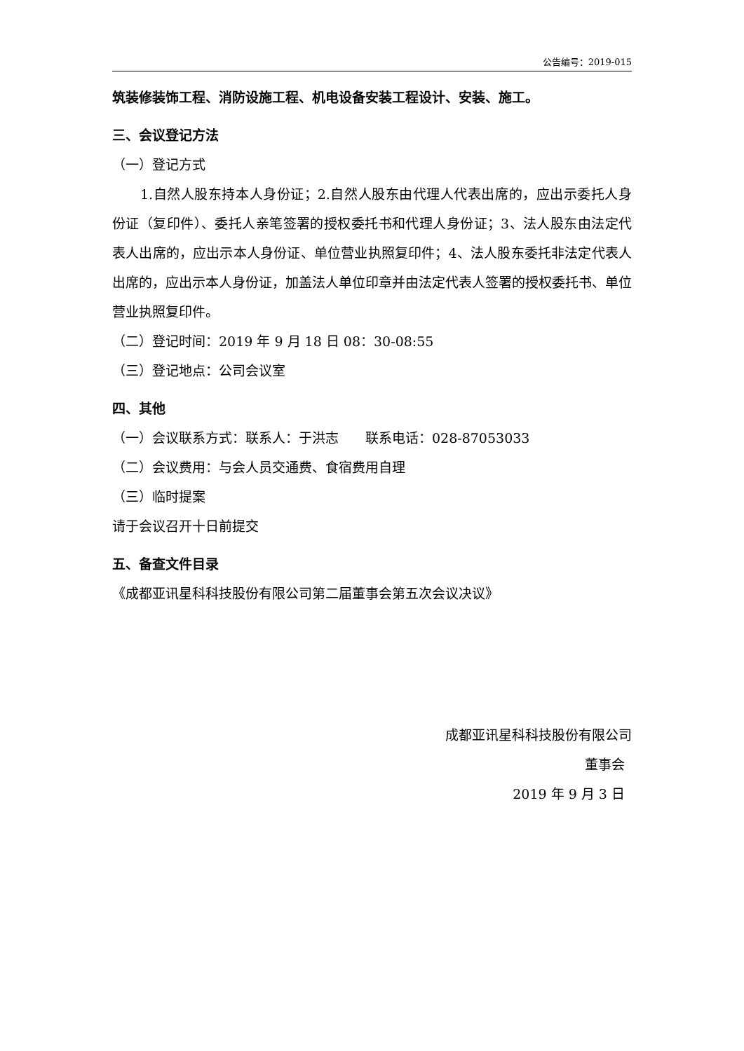公告编号：2019-015
筑装修装饰工程、消防设施工程、机电设备安装工程设计、安装、施工。
三、会议登记方法
（一）登记方式
1.自然人股东持本人身份证；2.自然人股东由代理人代表出席的，应出示委托人身份证（复印件）、委托人亲笔签署的授权委托书和代理人身份证；3、法人股东由法定代表人出席的，应出示本人身份证、单位营业执照复印件；4、法人股东委托非法定代表人出席的，应出示本人身份证，加盖法人单位印章并由法定代表人签署的授权委托书、单位营业执照复印件。
（二）登记时间：2019 年 9 月 18 日 08：30-08:55
（三）登记地点：公司会议室
四、其他
（一）会议联系方式：联系人：于洪志　　联系电话：028-87053033
（二）会议费用：与会人员交通费、食宿费用自理
（三）临时提案
请于会议召开十日前提交
五、备查文件目录
《成都亚讯星科科技股份有限公司第二届董事会第五次会议决议》
成都亚讯星科科技股份有限公司
董事会
2019 年 9 月 3 日